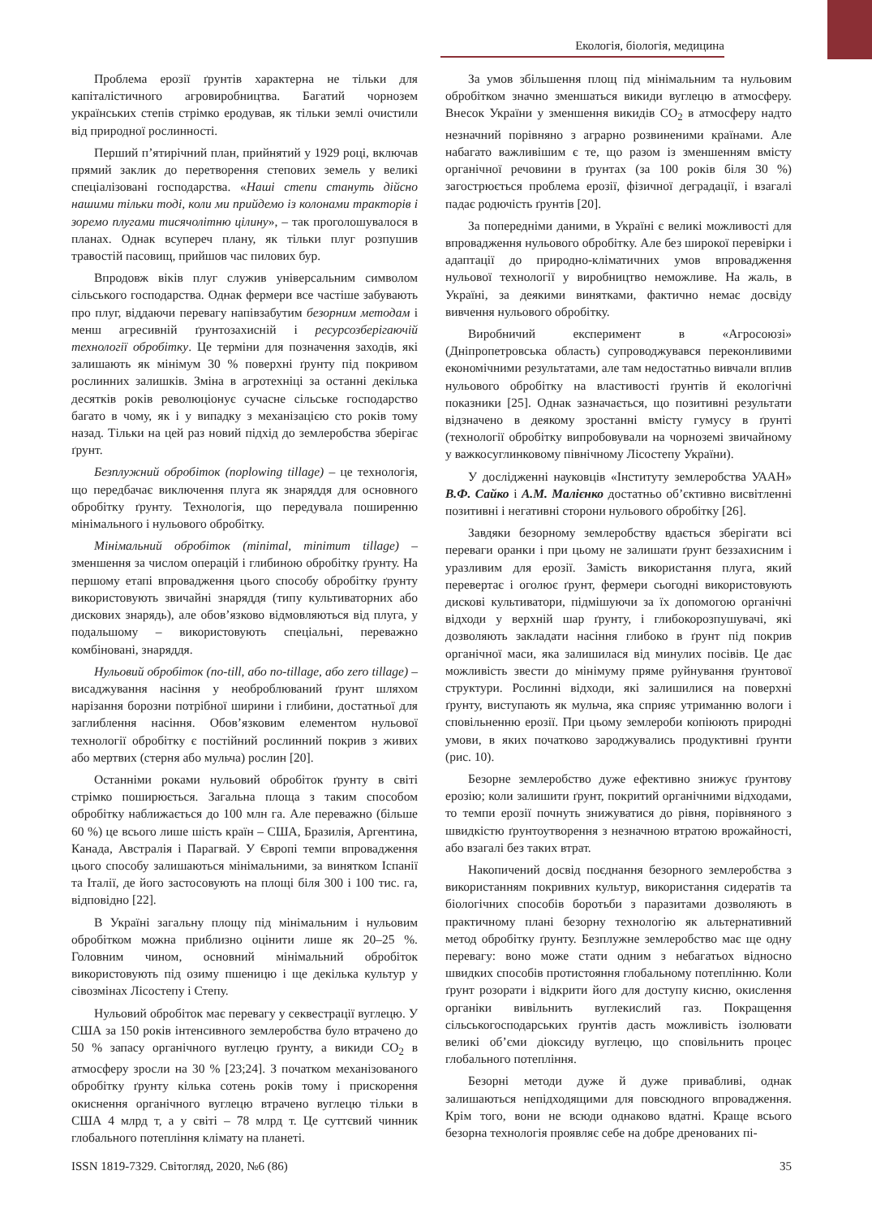Екологія, біологія, медицина
Проблема ерозії ґрунтів характерна не тільки для капіталістичного агровиробництва. Багатий чорнозем українських степів стрімко еродував, як тільки землі очистили від природної рослинності.
Перший п’ятирічний план, прийнятий у 1929 році, включав прямий заклик до перетворення степових земель у великі спеціалізовані господарства. «Наші степи стануть дійсно нашими тільки тоді, коли ми прийдемо із колонами тракторів і зоремо плугами тисячолітню цілину», – так проголошувалося в планах. Однак всупереч плану, як тільки плуг розпушив травостій пасовищ, прийшов час пилових бур.
Впродовж віків плуг служив універсальним символом сільського господарства. Однак фермери все частіше забувають про плуг, віддаючи перевагу напівзабутим безорним методам і менш агресивній ґрунтозахисній і ресурсозберігаючій технології обробітку. Це терміни для позначення заходів, які залишають як мінімум 30 % поверхні ґрунту під покривом рослинних залишків. Зміна в агротехніці за останні декілька десятків років революціонує сучасне сільське господарство багато в чому, як і у випадку з механізацією сто років тому назад. Тільки на цей раз новий підхід до землеробства зберігає ґрунт.
Безплужний обробіток (noplowing tillage) – це технологія, що передбачає виключення плуга як знаряддя для основного обробітку ґрунту. Технологія, що передувала поширенню мінімального і нульового обробітку.
Мінімальний обробіток (minimal, minimum tillage) – зменшення за числом операцій і глибиною обробітку ґрунту. На першому етапі впровадження цього способу обробітку ґрунту використовують звичайні знаряддя (типу культиваторних або дискових знарядь), але обов’язково відмовляються від плуга, у подальшому – використовують спеціальні, переважно комбіновані, знаряддя.
Нульовий обробіток (no-till, або no-tillage, або zero tillage) – висаджування насіння у необроблюваний ґрунт шляхом нарізання борозни потрібної ширини і глибини, достатньої для заглиблення насіння. Обов’язковим елементом нульової технології обробітку є постійний рослинний покрив з живих або мертвих (стерня або мульча) рослин [20].
Останніми роками нульовий обробіток ґрунту в світі стрімко поширюється. Загальна площа з таким способом обробітку наближається до 100 млн га. Але переважно (більше 60 %) це всього лише шість країн – США, Бразилія, Аргентина, Канада, Австралія і Парагвай. У Європі темпи впровадження цього способу залишаються мінімальними, за винятком Іспанії та Італії, де його застосовують на площі біля 300 і 100 тис. га, відповідно [22].
В Україні загальну площу під мінімальним і нульовим обробітком можна приблизно оцінити лише як 20–25 %. Головним чином, основний мінімальний обробіток використовують під озиму пшеницю і ще декілька культур у сівозмінах Лісостепу і Степу.
Нульовий обробіток має перевагу у секвестрації вуглецю. У США за 150 років інтенсивного землеробства було втрачено до 50 % запасу органічного вуглецю ґрунту, а викиди CO<sub>2</sub> в атмосферу зросли на 30 % [23;24]. З початком механізованого обробітку ґрунту кілька сотень років тому і прискорення окиснення органічного вуглецю втрачено вуглецю тільки в США 4 млрд т, а у світі – 78 млрд т. Це суттєвий чинник глобального потепління клімату на планеті.
За умов збільшення площ під мінімальним та нульовим обробітком значно зменшаться викиди вуглецю в атмосферу. Внесок України у зменшення викидів CO<sub>2</sub> в атмосферу надто незначний порівняно з аграрно розвиненими країнами. Але набагато важливішим є те, що разом із зменшенням вмісту органічної речовини в ґрунтах (за 100 років біля 30 %) загострюється проблема ерозії, фізичної деградації, і взагалі падає родючість ґрунтів [20].
За попередніми даними, в Україні є великі можливості для впровадження нульового обробітку. Але без широкої перевірки і адаптації до природно-кліматичних умов впровадження нульової технології у виробництво неможливе. На жаль, в Україні, за деякими винятками, фактично немає досвіду вивчення нульового обробітку.
Виробничий експеримент в «Агросоюзі» (Дніпропетровська область) супроводжувався переконливими економічними результатами, але там недостатньо вивчали вплив нульового обробітку на властивості ґрунтів й екологічні показники [25]. Однак зазначається, що позитивні результати відзначено в деякому зростанні вмісту гумусу в ґрунті (технології обробітку випробовували на чорноземі звичайному у важкосуглинковому північному Лісостепу України).
У дослідженні науковців «Інституту землеробства УААН» В.Ф. Сайко і А.М. Малієнко достатньо об’єктивно висвітленні позитивні і негативні сторони нульового обробітку [26].
Завдяки безорному землеробству вдається зберігати всі переваги оранки і при цьому не залишати ґрунт беззахисним і уразливим для ерозії. Замість використання плуга, який перевертає і оголює ґрунт, фермери сьогодні використовують дискові культиватори, підмішуючи за їх допомогою органічні відходи у верхній шар ґрунту, і глибокорозпушувачі, які дозволяють закладати насіння глибоко в ґрунт під покрив органічної маси, яка залишилася від минулих посівів. Це дає можливість звести до мінімуму пряме руйнування ґрунтової структури. Рослинні відходи, які залишилися на поверхні ґрунту, виступають як мульча, яка сприяє утриманню вологи і сповільненню ерозії. При цьому землероби копіюють природні умови, в яких початково зароджувались продуктивні ґрунти (рис. 10).
Безорне землеробство дуже ефективно знижує ґрунтову ерозію; коли залишити ґрунт, покритий органічними відходами, то темпи ерозії почнуть знижуватися до рівня, порівняного з швидкістю ґрунтоутворення з незначною втратою врожайності, або взагалі без таких втрат.
Накопичений досвід поєднання безорного землеробства з використанням покривних культур, використання сидератів та біологічних способів боротьби з паразитами дозволяють в практичному плані безорну технологію як альтернативний метод обробітку ґрунту. Безплужне землеробство має ще одну перевагу: воно може стати одним з небагатьох відносно швидких способів протистояння глобальному потеплінню. Коли ґрунт розорати і відкрити його для доступу кисню, окислення органіки вивільнить вуглекислий газ. Покращення сільськогосподарських ґрунтів дасть можливість ізолювати великі об’єми діоксиду вуглецю, що сповільнить процес глобального потепління.
Безорні методи дуже й дуже привабливі, однак залишаються непідходящими для повсюдного впровадження. Крім того, вони не всюди однаково вдатні. Краще всього безорна технологія проявляє себе на добре дренованих пі-
ISSN 1819-7329. Світогляд, 2020, №6 (86) 35